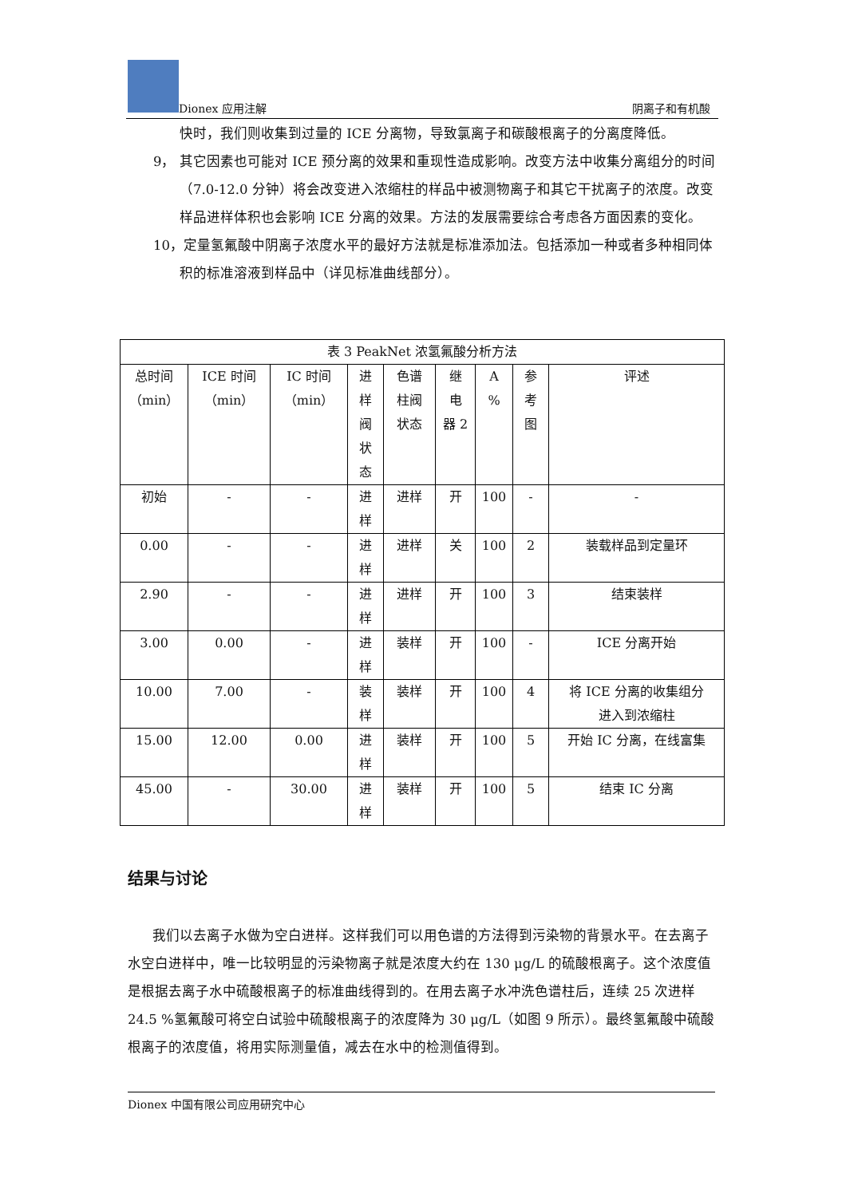Dionex 应用注解 阴离子和有机酸
快时，我们则收集到过量的 ICE 分离物，导致氯离子和碳酸根离子的分离度降低。
9， 其它因素也可能对 ICE 预分离的效果和重现性造成影响。改变方法中收集分离组分的时间（7.0-12.0 分钟）将会改变进入浓缩柱的样品中被测物离子和其它干扰离子的浓度。改变样品进样体积也会影响 ICE 分离的效果。方法的发展需要综合考虑各方面因素的变化。
10， 定量氢氟酸中阴离子浓度水平的最好方法就是标准添加法。包括添加一种或者多种相同体积的标准溶液到样品中（详见标准曲线部分）。
| 表 3 PeakNet 浓氢氟酸分析方法 | | | | | | | | |
| --- | --- | --- | --- | --- | --- | --- | --- | --- |
| 总时间 （min） | ICE 时间 （min） | IC 时间 （min） | 进 样 阀 状 态 | 色谱 柱阀 状态 | 继 电 器 2 | A % | 参 考 图 | 评述 |
| 初始 | - | - | 进 样 | 进样 | 开 | 100 | - | - |
| 0.00 | - | - | 进 样 | 进样 | 关 | 100 | 2 | 装载样品到定量环 |
| 2.90 | - | - | 进 样 | 进样 | 开 | 100 | 3 | 结束装样 |
| 3.00 | 0.00 | - | 进 样 | 装样 | 开 | 100 | - | ICE 分离开始 |
| 10.00 | 7.00 | - | 装 样 | 装样 | 开 | 100 | 4 | 将 ICE 分离的收集组分 进入到浓缩柱 |
| 15.00 | 12.00 | 0.00 | 进 样 | 装样 | 开 | 100 | 5 | 开始 IC 分离，在线富集 |
| 45.00 | - | 30.00 | 进 样 | 装样 | 开 | 100 | 5 | 结束 IC 分离 |
结果与讨论
我们以去离子水做为空白进样。这样我们可以用色谱的方法得到污染物的背景水平。在去离子水空白进样中，唯一比较明显的污染物离子就是浓度大约在 130 μg/L 的硫酸根离子。这个浓度值是根据去离子水中硫酸根离子的标准曲线得到的。在用去离子水冲洗色谱柱后，连续 25 次进样 24.5 %氢氟酸可将空白试验中硫酸根离子的浓度降为 30 μg/L（如图 9 所示）。最终氢氟酸中硫酸根离子的浓度值，将用实际测量值，减去在水中的检测值得到。
Dionex 中国有限公司应用研究中心